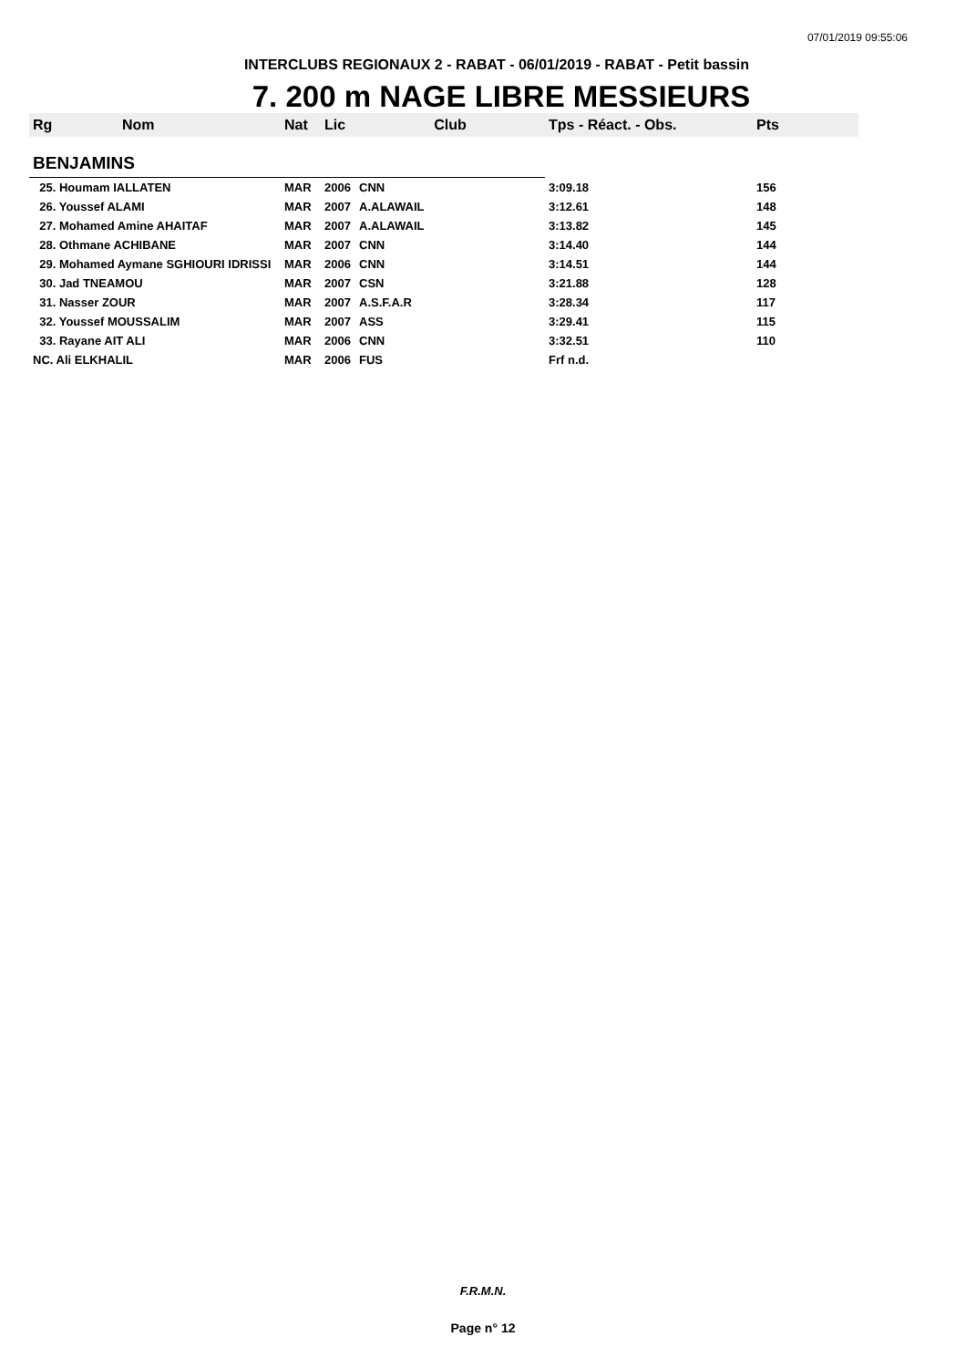07/01/2019 09:55:06
INTERCLUBS REGIONAUX 2 - RABAT - 06/01/2019 - RABAT - Petit bassin
7. 200 m NAGE LIBRE MESSIEURS
| Rg | Nom | Nat | Lic | Club | Tps - Réact. - Obs. | Pts |
| --- | --- | --- | --- | --- | --- | --- |
| BENJAMINS | | | | | | |
| 25. Houmam IALLATEN | | MAR | 2006 | CNN | 3:09.18 | 156 |
| 26. Youssef ALAMI | | MAR | 2007 | A.ALAWAIL | 3:12.61 | 148 |
| 27. Mohamed Amine AHAITAF | | MAR | 2007 | A.ALAWAIL | 3:13.82 | 145 |
| 28. Othmane ACHIBANE | | MAR | 2007 | CNN | 3:14.40 | 144 |
| 29. Mohamed Aymane SGHIOURI IDRISSI | | MAR | 2006 | CNN | 3:14.51 | 144 |
| 30. Jad TNEAMOU | | MAR | 2007 | CSN | 3:21.88 | 128 |
| 31. Nasser ZOUR | | MAR | 2007 | A.S.F.A.R | 3:28.34 | 117 |
| 32. Youssef MOUSSALIM | | MAR | 2007 | ASS | 3:29.41 | 115 |
| 33. Rayane AIT ALI | | MAR | 2006 | CNN | 3:32.51 | 110 |
| NC. Ali ELKHALIL | | MAR | 2006 | FUS | Frf n.d. | |
F.R.M.N.
Page n° 12